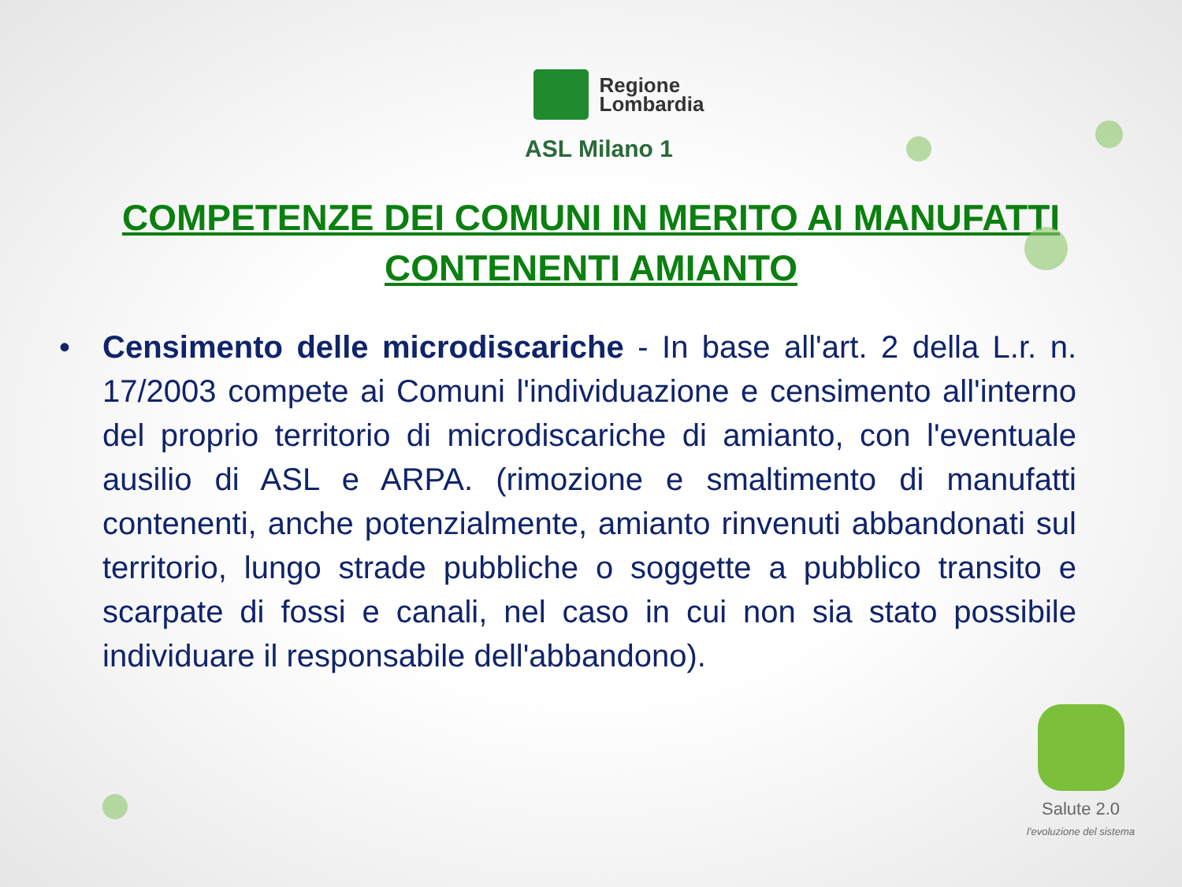Regione
Lombardia
ASL Milano 1
COMPETENZE DEI COMUNI IN MERITO AI MANUFATTI CONTENENTI AMIANTO
• Censimento delle microdiscariche - In base all'art. 2 della L.r. n. 17/2003 compete ai Comuni l'individuazione e censimento all'interno del proprio territorio di microdiscariche di amianto, con l'eventuale ausilio di ASL e ARPA. (rimozione e smaltimento di manufatti contenenti, anche potenzialmente, amianto rinvenuti abbandonati sul territorio, lungo strade pubbliche o soggette a pubblico transito e scarpate di fossi e canali, nel caso in cui non sia stato possibile individuare il responsabile dell'abbandono).
Salute 2.0
l'evoluzione del sistema